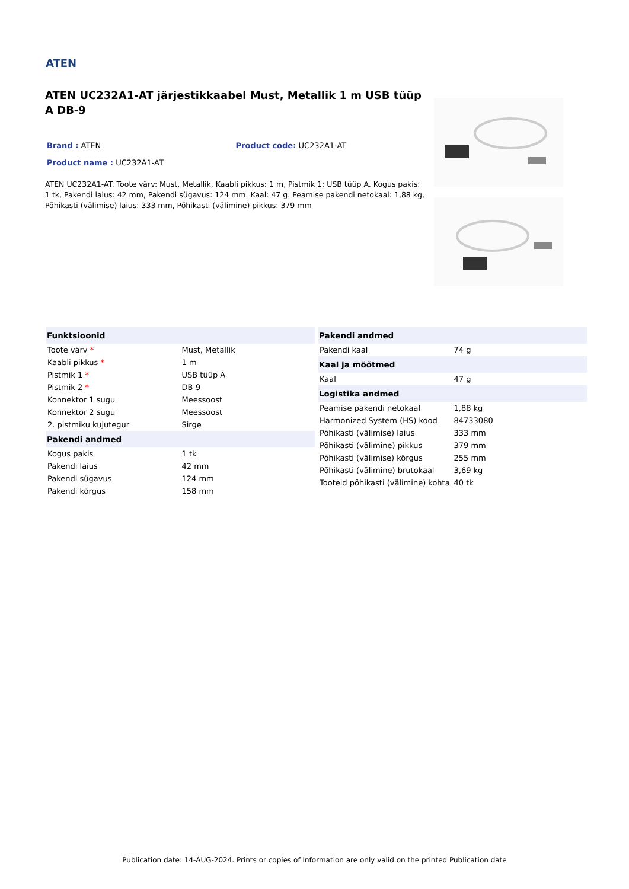ATEN
ATEN UC232A1-AT järjestikkaabel Must, Metallik 1 m USB tüüp A DB-9
Brand : ATEN Product code: UC232A1-AT
Product name : UC232A1-AT
ATEN UC232A1-AT. Toote värv: Must, Metallik, Kaabli pikkus: 1 m, Pistmik 1: USB tüüp A. Kogus pakis: 1 tk, Pakendi laius: 42 mm, Pakendi sügavus: 124 mm. Kaal: 47 g. Peamise pakendi netokaal: 1,88 kg, Põhikasti (välimise) laius: 333 mm, Põhikasti (välimine) pikkus: 379 mm
| Funktsioonid | |
| --- | --- |
| Toote värv * | Must, Metallik |
| Kaabli pikkus * | 1 m |
| Pistmik 1 * | USB tüüp A |
| Pistmik 2 * | DB-9 |
| Konnektor 1 sugu | Meessoost |
| Konnektor 2 sugu | Meessoost |
| 2. pistmiku kujutegur | Sirge |
| Pakendi andmed | |
| Kogus pakis | 1 tk |
| Pakendi laius | 42 mm |
| Pakendi sügavus | 124 mm |
| Pakendi kõrgus | 158 mm |
| Pakendi andmed | |
| --- | --- |
| Pakendi kaal | 74 g |
| Kaal ja mõõtmed | |
| Kaal | 47 g |
| Logistika andmed | |
| Peamise pakendi netokaal | 1,88 kg |
| Harmonized System (HS) kood | 84733080 |
| Põhikasti (välimise) laius | 333 mm |
| Põhikasti (välimine) pikkus | 379 mm |
| Põhikasti (välimise) kõrgus | 255 mm |
| Põhikasti (välimine) brutokaal | 3,69 kg |
| Tooteid põhikasti (välimine) kohta | 40 tk |
Publication date: 14-AUG-2024. Prints or copies of Information are only valid on the printed Publication date